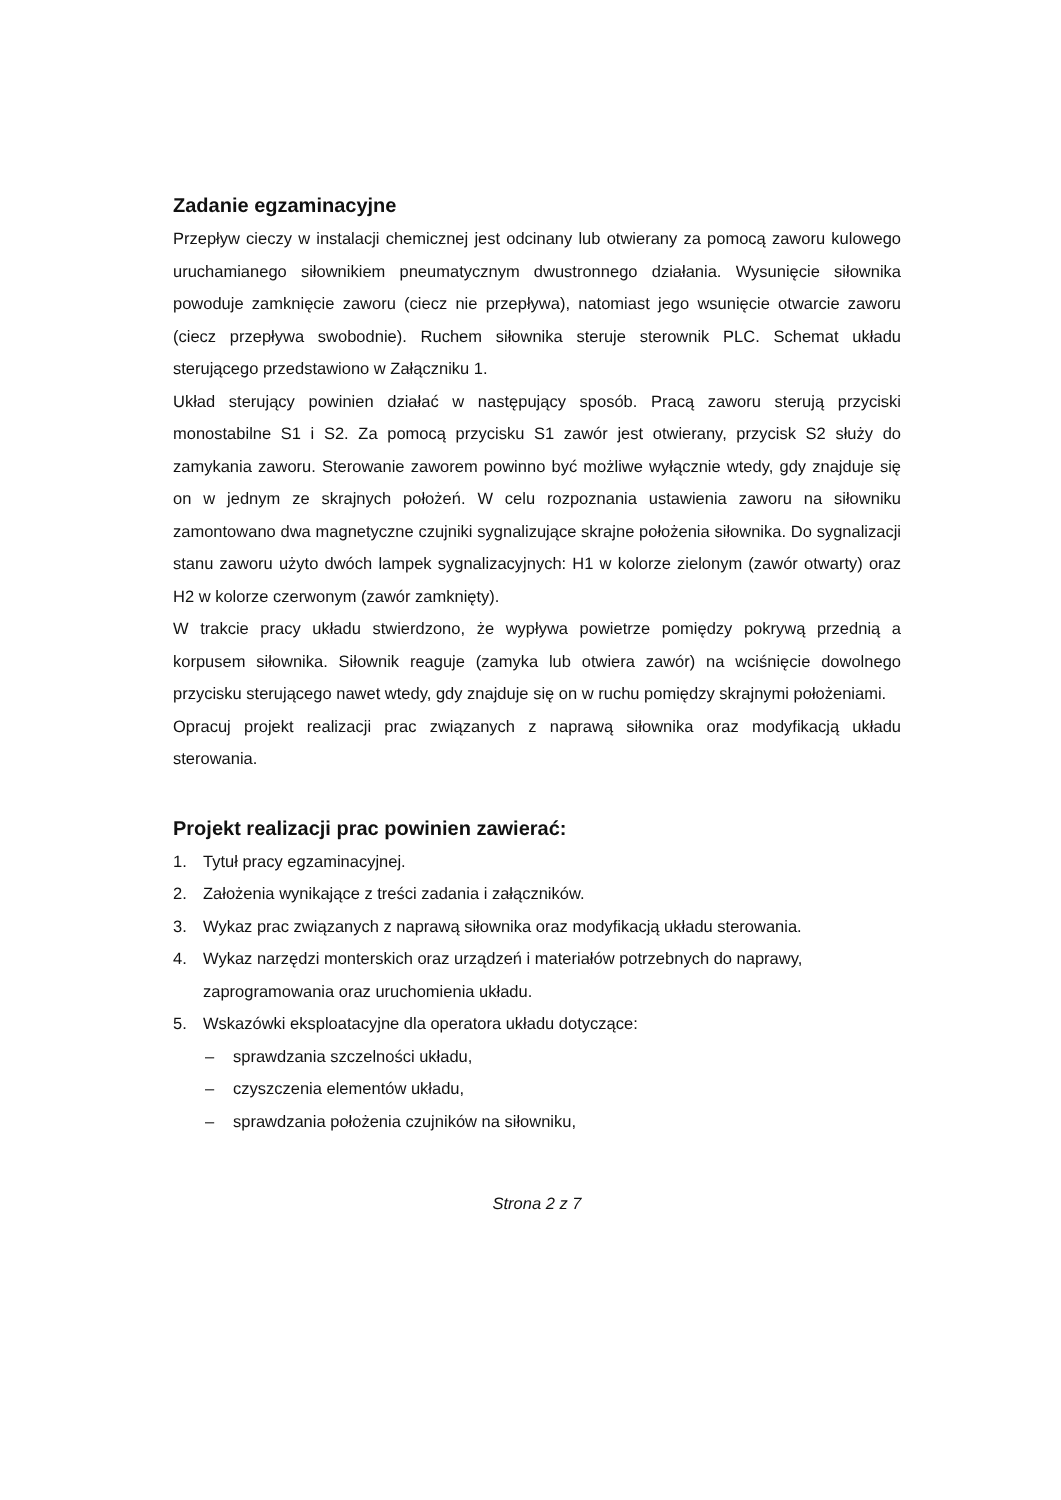Zadanie egzaminacyjne
Przepływ cieczy w instalacji chemicznej jest odcinany lub otwierany za pomocą zaworu kulowego uruchamianego siłownikiem pneumatycznym dwustronnego działania. Wysunięcie siłownika powoduje zamknięcie zaworu (ciecz nie przepływa), natomiast jego wsunięcie otwarcie zaworu (ciecz przepływa swobodnie). Ruchem siłownika steruje sterownik PLC. Schemat układu sterującego przedstawiono w Załączniku 1.
Układ sterujący powinien działać w następujący sposób. Pracą zaworu sterują przyciski monostabilne S1 i S2. Za pomocą przycisku S1 zawór jest otwierany, przycisk S2 służy do zamykania zaworu. Sterowanie zaworem powinno być możliwe wyłącznie wtedy, gdy znajduje się on w jednym ze skrajnych położeń. W celu rozpoznania ustawienia zaworu na siłowniku zamontowano dwa magnetyczne czujniki sygnalizujące skrajne położenia siłownika. Do sygnalizacji stanu zaworu użyto dwóch lampek sygnalizacyjnych: H1 w kolorze zielonym (zawór otwarty) oraz H2 w kolorze czerwonym (zawór zamknięty).
W trakcie pracy układu stwierdzono, że wypływa powietrze pomiędzy pokrywą przednią a korpusem siłownika. Siłownik reaguje (zamyka lub otwiera zawór) na wciśnięcie dowolnego przycisku sterującego nawet wtedy, gdy znajduje się on w ruchu pomiędzy skrajnymi położeniami.
Opracuj projekt realizacji prac związanych z naprawą siłownika oraz modyfikacją układu sterowania.
Projekt realizacji prac powinien zawierać:
1. Tytuł pracy egzaminacyjnej.
2. Założenia wynikające z treści zadania i załączników.
3. Wykaz prac związanych z naprawą siłownika oraz modyfikacją układu sterowania.
4. Wykaz narzędzi monterskich oraz urządzeń i materiałów potrzebnych do naprawy, zaprogramowania oraz uruchomienia układu.
5. Wskazówki eksploatacyjne dla operatora układu dotyczące:
– sprawdzania szczelności układu,
– czyszczenia elementów układu,
– sprawdzania położenia czujników na siłowniku,
Strona 2 z 7